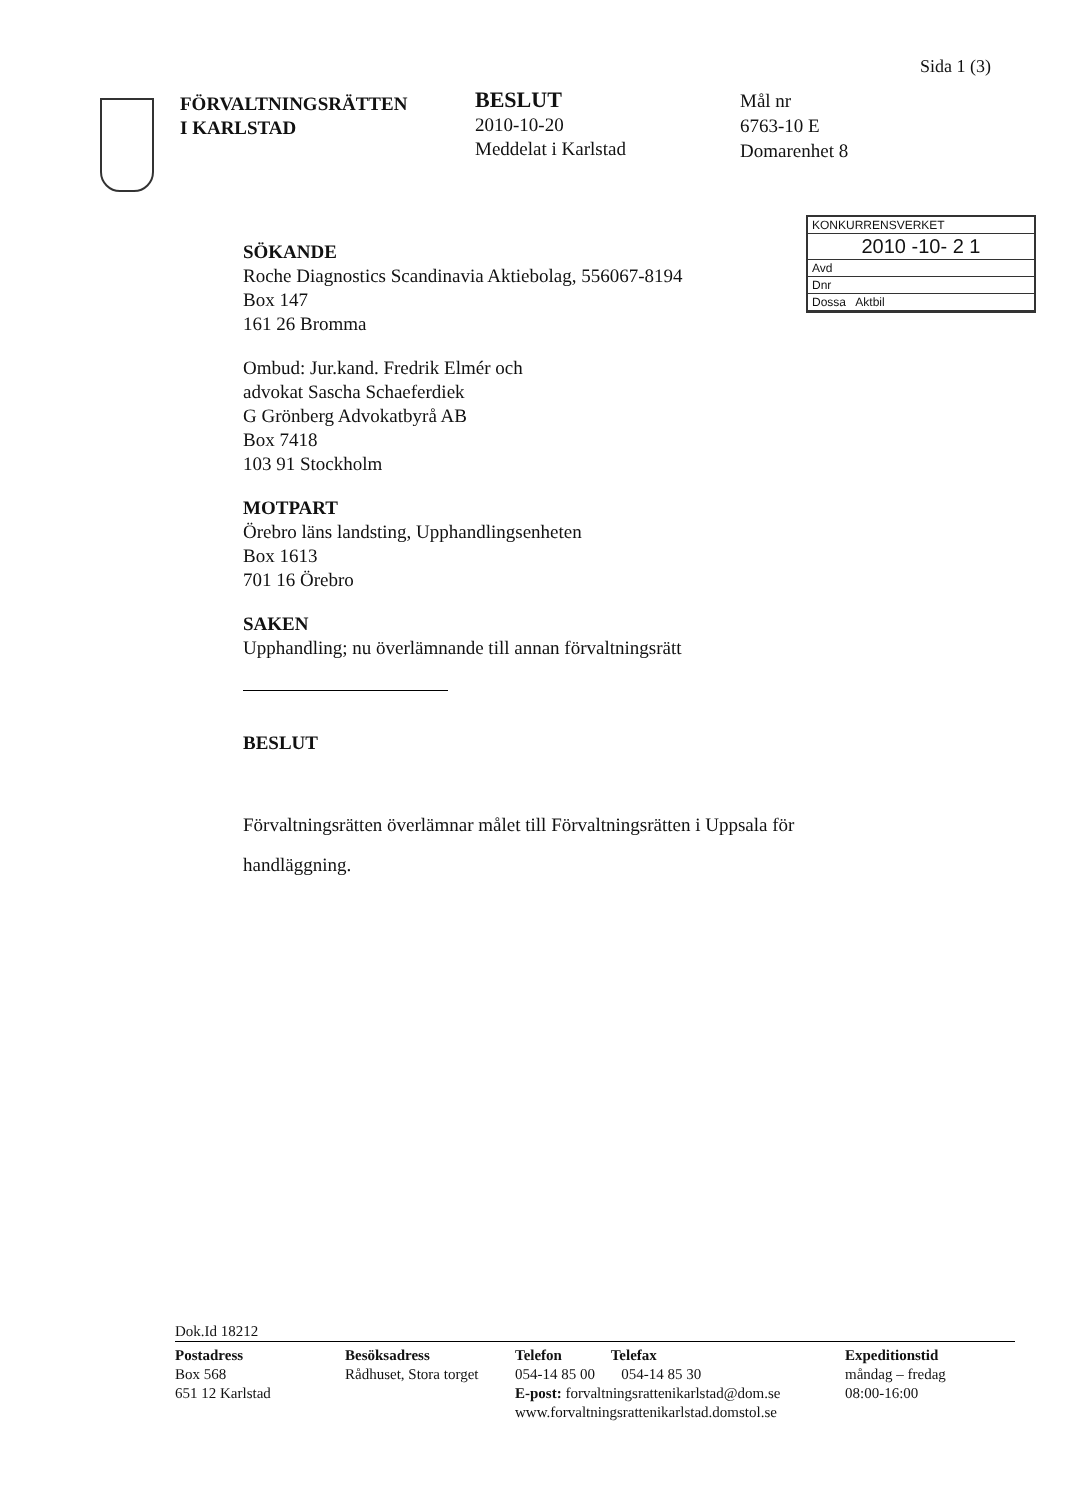Sida 1 (3)
FÖRVALTNINGSRÄTTEN
I KARLSTAD
BESLUT
2010-10-20
Meddelat i Karlstad
Mål nr
6763-10 E
Domarenhet 8
KONKURRENSVERKET
2010 -10- 2 1
Avd
Dnr
Dossa Aktbil
SÖKANDE
Roche Diagnostics Scandinavia Aktiebolag, 556067-8194
Box 147
161 26 Bromma
Ombud: Jur.kand. Fredrik Elmér och
advokat Sascha Schaeferdiek
G Grönberg Advokatbyrå AB
Box 7418
103 91 Stockholm
MOTPART
Örebro läns landsting, Upphandlingsenheten
Box 1613
701 16 Örebro
SAKEN
Upphandling; nu överlämnande till annan förvaltningsrätt
BESLUT
Förvaltningsrätten överlämnar målet till Förvaltningsrätten i Uppsala för handläggning.
Dok.Id 18212
Postadress
Box 568
651 12 Karlstad
Besöksadress
Rådhuset, Stora torget
Telefon Telefax
054-14 85 00 054-14 85 30
E-post: forvaltningsrattenikarlstad@dom.se
www.forvaltningsrattenikarlstad.domstol.se
Expeditionstid
måndag – fredag
08:00-16:00